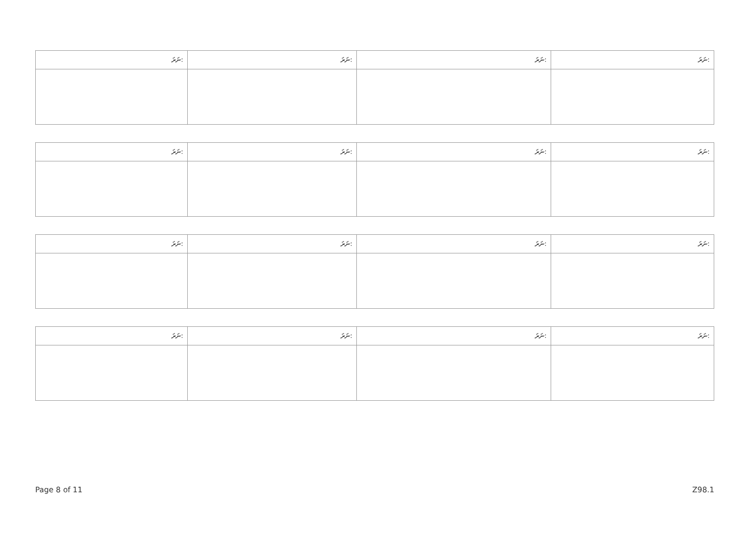| ނަރަ: | ނަރަ: | ނަރަ: | ނަރަ: |
| --- | --- | --- | --- |
| ނަރަ: | ނަރަ: | ނަރަ: | ނަރަ: |
| --- | --- | --- | --- |
| ނަރަ: | ނަރަ: | ނަރަ: | ނަރަ: |
| --- | --- | --- | --- |
| ނަރަ: | ނަރަ: | ނަރަ: | ނަރަ: |
| --- | --- | --- | --- |
Page 8 of 11 Z98.1